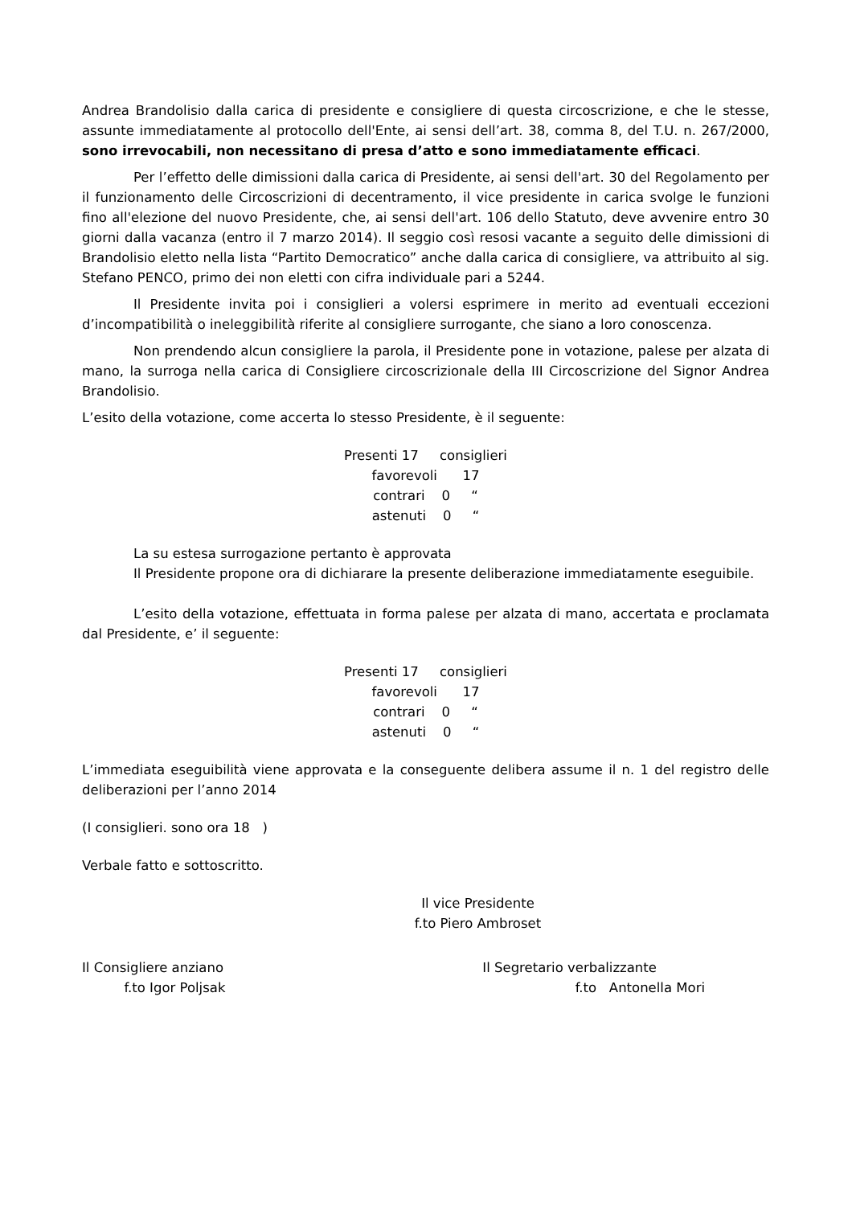Andrea Brandolisio dalla carica di presidente e consigliere di questa circoscrizione, e che le stesse, assunte immediatamente al protocollo dell'Ente, ai sensi dell’art. 38, comma 8, del T.U. n. 267/2000, sono irrevocabili, non necessitano di presa d’atto e sono immediatamente efficaci.
Per l’effetto delle dimissioni dalla carica di Presidente, ai sensi dell'art. 30 del Regolamento per il funzionamento delle Circoscrizioni di decentramento, il vice presidente in carica svolge le funzioni fino all'elezione del nuovo Presidente, che, ai sensi dell'art. 106 dello Statuto, deve avvenire entro 30 giorni dalla vacanza (entro il 7 marzo 2014). Il seggio così resosi vacante a seguito delle dimissioni di Brandolisio eletto nella lista “Partito Democratico” anche dalla carica di consigliere, va attribuito al sig. Stefano PENCO, primo dei non eletti con cifra individuale pari a 5244.
Il Presidente invita poi i consiglieri a volersi esprimere in merito ad eventuali eccezioni d’incompatibilità o ineleggibilità riferite al consigliere surrogante, che siano a loro conoscenza.
Non prendendo alcun consigliere la parola, il Presidente pone in votazione, palese per alzata di mano, la surroga nella carica di Consigliere circoscrizionale della III Circoscrizione del Signor Andrea Brandolisio.
L’esito della votazione, come accerta lo stesso Presidente, è il seguente:
Presenti 17 consiglieri
favorevoli 17
contrari 0 “
astenuti 0 “
La su estesa surrogazione pertanto è approvata
Il Presidente propone ora di dichiarare la presente deliberazione immediatamente eseguibile.
L’esito della votazione, effettuata in forma palese per alzata di mano, accertata e proclamata dal Presidente, e’ il seguente:
Presenti 17 consiglieri
favorevoli 17
contrari 0 “
astenuti 0 “
L’immediata eseguibilità viene approvata e la conseguente delibera assume il n. 1 del registro delle deliberazioni per l’anno 2014
(I consiglieri. sono ora 18 )
Verbale fatto e sottoscritto.
Il vice Presidente
f.to Piero Ambroset
Il Consigliere anziano
f.to Igor Poljsak
Il Segretario verbalizzante
f.to Antonella Mori